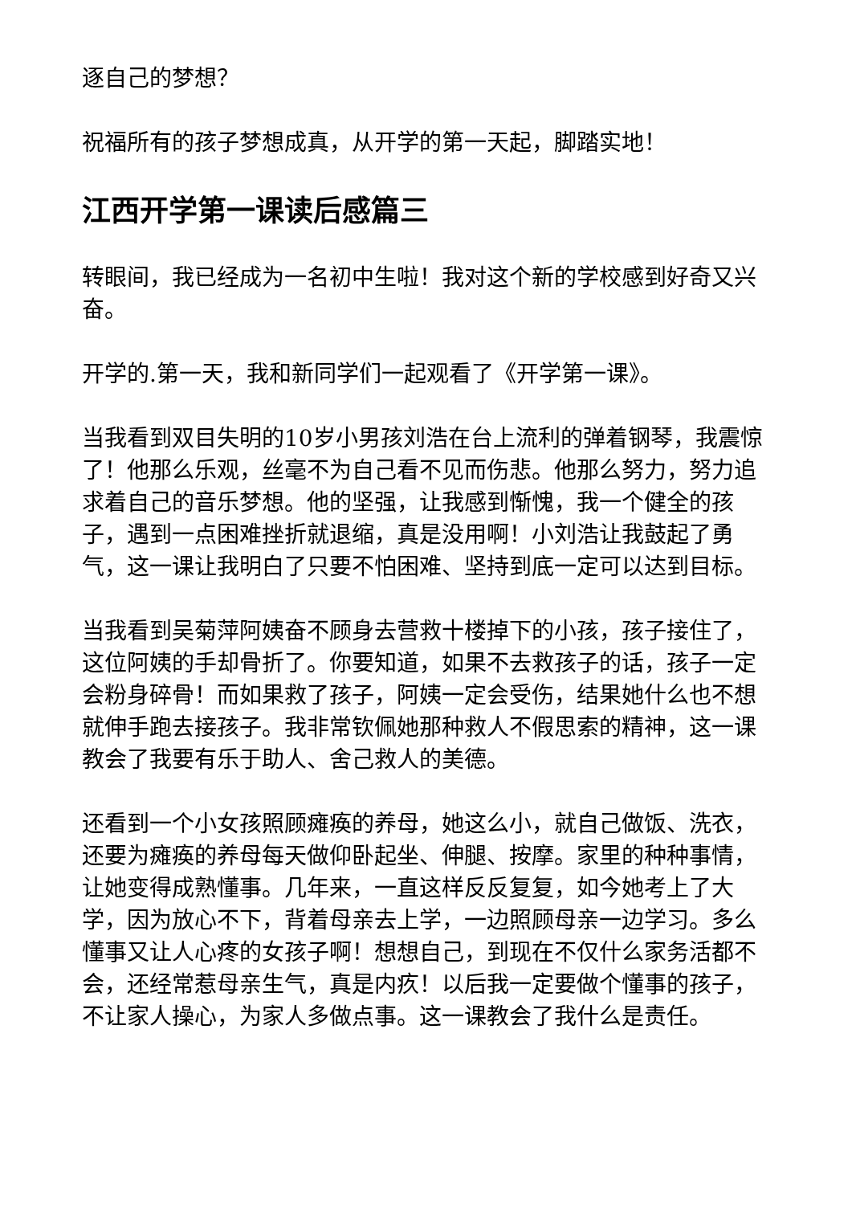逐自己的梦想？
祝福所有的孩子梦想成真，从开学的第一天起，脚踏实地！
江西开学第一课读后感篇三
转眼间，我已经成为一名初中生啦！我对这个新的学校感到好奇又兴奋。
开学的.第一天，我和新同学们一起观看了《开学第一课》。
当我看到双目失明的10岁小男孩刘浩在台上流利的弹着钢琴，我震惊了！他那么乐观，丝毫不为自己看不见而伤悲。他那么努力，努力追求着自己的音乐梦想。他的坚强，让我感到惭愧，我一个健全的孩子，遇到一点困难挫折就退缩，真是没用啊！小刘浩让我鼓起了勇气，这一课让我明白了只要不怕困难、坚持到底一定可以达到目标。
当我看到吴菊萍阿姨奋不顾身去营救十楼掉下的小孩，孩子接住了，这位阿姨的手却骨折了。你要知道，如果不去救孩子的话，孩子一定会粉身碎骨！而如果救了孩子，阿姨一定会受伤，结果她什么也不想就伸手跑去接孩子。我非常钦佩她那种救人不假思索的精神，这一课教会了我要有乐于助人、舍己救人的美德。
还看到一个小女孩照顾瘫痪的养母，她这么小，就自己做饭、洗衣，还要为瘫痪的养母每天做仰卧起坐、伸腿、按摩。家里的种种事情，让她变得成熟懂事。几年来，一直这样反反复复，如今她考上了大学，因为放心不下，背着母亲去上学，一边照顾母亲一边学习。多么懂事又让人心疼的女孩子啊！想想自己，到现在不仅什么家务活都不会，还经常惹母亲生气，真是内疚！以后我一定要做个懂事的孩子，不让家人操心，为家人多做点事。这一课教会了我什么是责任。